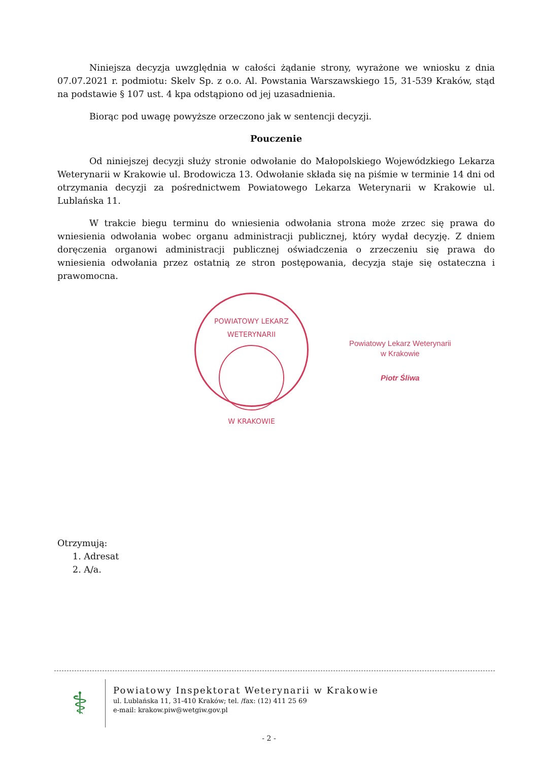Niniejsza decyzja uwzględnia w całości żądanie strony, wyrażone we wniosku z dnia 07.07.2021 r. podmiotu: Skelv Sp. z o.o. Al. Powstania Warszawskiego 15, 31-539 Kraków, stąd na podstawie § 107 ust. 4 kpa odstąpiono od jej uzasadnienia.
Biorąc pod uwagę powyższe orzeczono jak w sentencji decyzji.
Pouczenie
Od niniejszej decyzji służy stronie odwołanie do Małopolskiego Wojewódzkiego Lekarza Weterynarii w Krakowie ul. Brodowicza 13. Odwołanie składa się na piśmie w terminie 14 dni od otrzymania decyzji za pośrednictwem Powiatowego Lekarza Weterynarii w Krakowie ul. Lublańska 11.
W trakcie biegu terminu do wniesienia odwołania strona może zrzec się prawa do wniesienia odwołania wobec organu administracji publicznej, który wydał decyzję. Z dniem doręczenia organowi administracji publicznej oświadczenia o zrzeczeniu się prawa do wniesienia odwołania przez ostatnią ze stron postępowania, decyzja staje się ostateczna i prawomocna.
POWIATOWY LEKARZ WETERYNARII
W KRAKOWIE
Powiatowy Lekarz Weterynarii
w Krakowie
Piotr Śliwa
Otrzymują:
1. Adresat
2. A/a.
⚕
Powiatowy Inspektorat Weterynarii w Krakowie
ul. Lublańska 11, 31-410 Kraków; tel. /fax: (12) 411 25 69
e-mail: krakow.piw@wetgiw.gov.pl
- 2 -